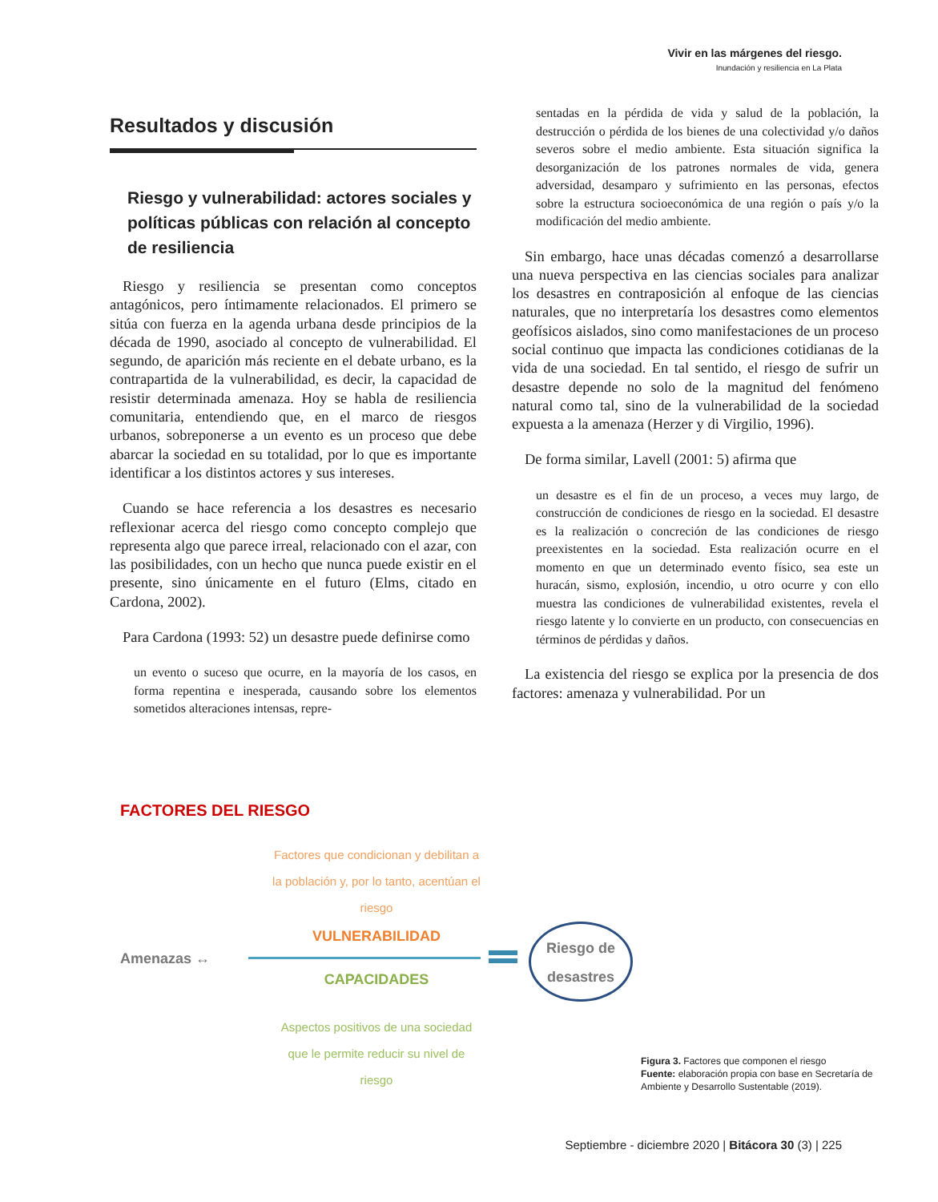Vivir en las márgenes del riesgo.
Inundación y resiliencia en La Plata
Resultados y discusión
Riesgo y vulnerabilidad: actores sociales y políticas públicas con relación al concepto de resiliencia
Riesgo y resiliencia se presentan como conceptos antagónicos, pero íntimamente relacionados. El primero se sitúa con fuerza en la agenda urbana desde principios de la década de 1990, asociado al concepto de vulnerabilidad. El segundo, de aparición más reciente en el debate urbano, es la contrapartida de la vulnerabilidad, es decir, la capacidad de resistir determinada amenaza. Hoy se habla de resiliencia comunitaria, entendiendo que, en el marco de riesgos urbanos, sobreponerse a un evento es un proceso que debe abarcar la sociedad en su totalidad, por lo que es importante identificar a los distintos actores y sus intereses.
Cuando se hace referencia a los desastres es necesario reflexionar acerca del riesgo como concepto complejo que representa algo que parece irreal, relacionado con el azar, con las posibilidades, con un hecho que nunca puede existir en el presente, sino únicamente en el futuro (Elms, citado en Cardona, 2002).
Para Cardona (1993: 52) un desastre puede definirse como
un evento o suceso que ocurre, en la mayoría de los casos, en forma repentina e inesperada, causando sobre los elementos sometidos alteraciones intensas, repre-
sentadas en la pérdida de vida y salud de la población, la destrucción o pérdida de los bienes de una colectividad y/o daños severos sobre el medio ambiente. Esta situación significa la desorganización de los patrones normales de vida, genera adversidad, desamparo y sufrimiento en las personas, efectos sobre la estructura socioeconómica de una región o país y/o la modificación del medio ambiente.
Sin embargo, hace unas décadas comenzó a desarrollarse una nueva perspectiva en las ciencias sociales para analizar los desastres en contraposición al enfoque de las ciencias naturales, que no interpretaría los desastres como elementos geofísicos aislados, sino como manifestaciones de un proceso social continuo que impacta las condiciones cotidianas de la vida de una sociedad. En tal sentido, el riesgo de sufrir un desastre depende no solo de la magnitud del fenómeno natural como tal, sino de la vulnerabilidad de la sociedad expuesta a la amenaza (Herzer y di Virgilio, 1996).
De forma similar, Lavell (2001: 5) afirma que
un desastre es el fin de un proceso, a veces muy largo, de construcción de condiciones de riesgo en la sociedad. El desastre es la realización o concreción de las condiciones de riesgo preexistentes en la sociedad. Esta realización ocurre en el momento en que un determinado evento físico, sea este un huracán, sismo, explosión, incendio, u otro ocurre y con ello muestra las condiciones de vulnerabilidad existentes, revela el riesgo latente y lo convierte en un producto, con consecuencias en términos de pérdidas y daños.
La existencia del riesgo se explica por la presencia de dos factores: amenaza y vulnerabilidad. Por un
FACTORES DEL RIESGO
Factores que condicionan y debilitan a la población y, por lo tanto, acentúan el riesgo
VULNERABILIDAD
Amenazas ↔
CAPACIDADES
Aspectos positivos de una sociedad que le permite reducir su nivel de riesgo
Riesgo de desastres
Figura 3. Factores que componen el riesgo
Fuente: elaboración propia con base en Secretaría de Ambiente y Desarrollo Sustentable (2019).
Septiembre - diciembre 2020 | Bitácora 30 (3) | 225